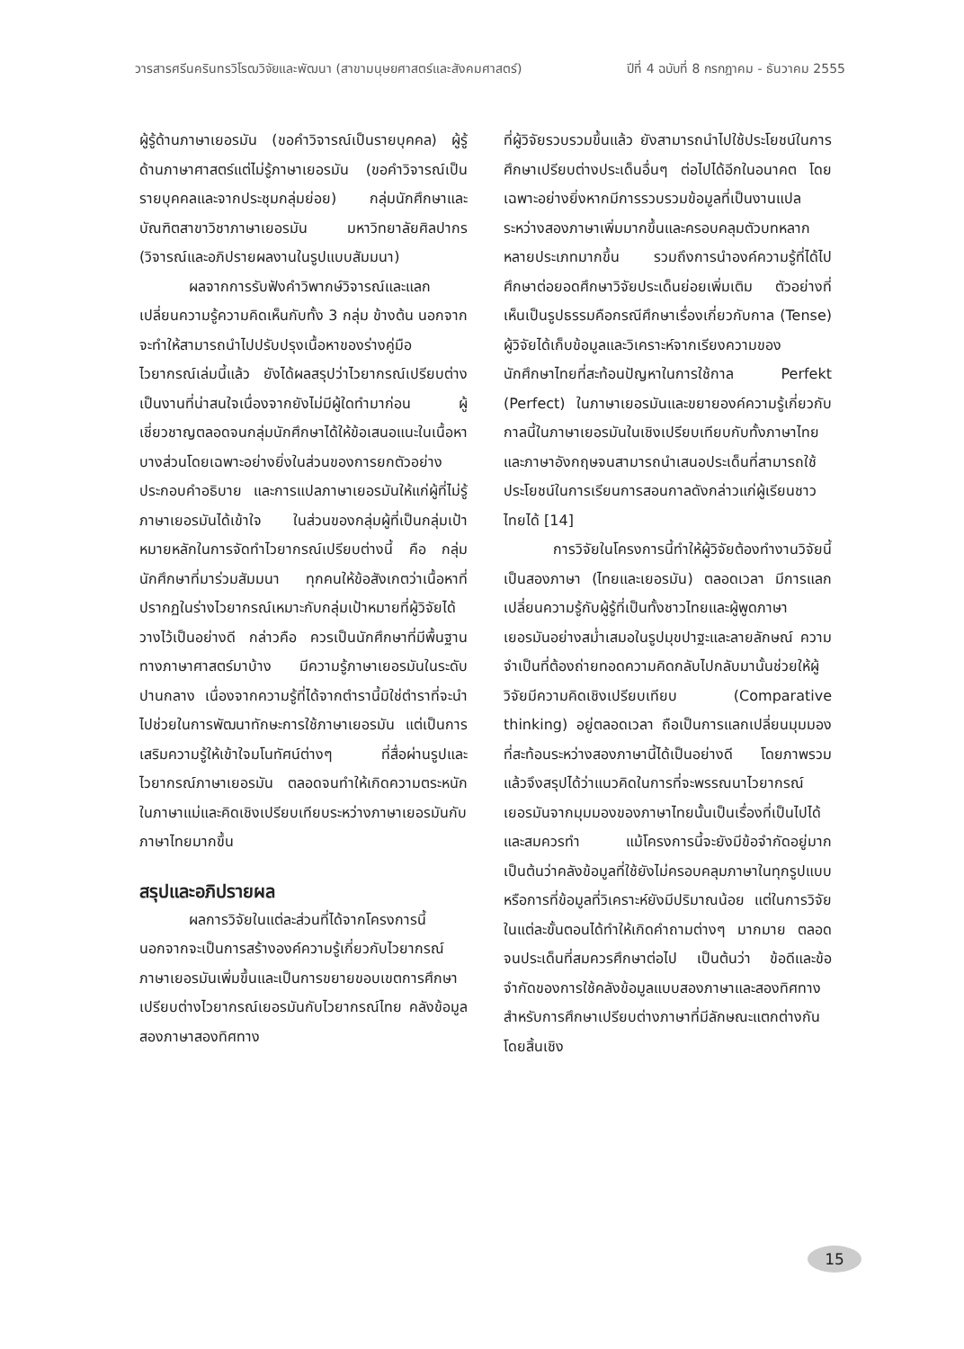วารสารศรีนครินทรวิโรฒวิจัยและพัฒนา (สาขามนุษยศาสตร์และสังคมศาสตร์) ปีที่ 4 ฉบับที่ 8 กรกฎาคม - ธันวาคม 2555
ผู้รู้ด้านภาษาเยอรมัน (ขอคำวิจารณ์เป็นรายบุคคล) ผู้รู้ด้านภาษาศาสตร์แต่ไม่รู้ภาษาเยอรมัน (ขอคำวิจารณ์เป็นรายบุคคลและจากประชุมกลุ่มย่อย) กลุ่มนักศึกษาและบัณฑิตสาขาวิชาภาษาเยอรมัน มหาวิทยาลัยศิลปากร (วิจารณ์และอภิปรายผลงานในรูปแบบสัมมนา)
ผลจากการรับฟังคำวิพากษ์วิจารณ์และแลกเปลี่ยนความรู้ความคิดเห็นกับทั้ง 3 กลุ่ม ข้างต้น นอกจากจะทำให้สามารถนำไปปรับปรุงเนื้อหาของร่างคู่มือไวยากรณ์เล่มนี้แล้ว ยังได้ผลสรุปว่าไวยากรณ์เปรียบต่างเป็นงานที่น่าสนใจเนื่องจากยังไม่มีผู้ใดทำมาก่อน ผู้เชี่ยวชาญตลอดจนกลุ่มนักศึกษาได้ให้ข้อเสนอแนะในเนื้อหาบางส่วนโดยเฉพาะอย่างยิ่งในส่วนของการยกตัวอย่างประกอบคำอธิบาย และการแปลภาษาเยอรมันให้แก่ผู้ที่ไม่รู้ภาษาเยอรมันได้เข้าใจ ในส่วนของกลุ่มผู้ที่เป็นกลุ่มเป้าหมายหลักในการจัดทำไวยากรณ์เปรียบต่างนี้ คือ กลุ่มนักศึกษาที่มาร่วมสัมมนา ทุกคนให้ข้อสังเกตว่าเนื้อหาที่ปรากฏในร่างไวยากรณ์เหมาะกับกลุ่มเป้าหมายที่ผู้วิจัยได้วางไว้เป็นอย่างดี กล่าวคือ ควรเป็นนักศึกษาที่มีพื้นฐานทางภาษาศาสตร์มาบ้าง มีความรู้ภาษาเยอรมันในระดับปานกลาง เนื่องจากความรู้ที่ได้จากตำรานี้มิใช่ตำราที่จะนำไปช่วยในการพัฒนาทักษะการใช้ภาษาเยอรมัน แต่เป็นการเสริมความรู้ให้เข้าใจมโนทัศน์ต่างๆ ที่สื่อผ่านรูปและไวยากรณ์ภาษาเยอรมัน ตลอดจนทำให้เกิดความตระหนักในภาษาแม่และคิดเชิงเปรียบเทียบระหว่างภาษาเยอรมันกับภาษาไทยมากขึ้น
สรุปและอภิปรายผล
ผลการวิจัยในแต่ละส่วนที่ได้จากโครงการนี้ นอกจากจะเป็นการสร้างองค์ความรู้เกี่ยวกับไวยากรณ์ภาษาเยอรมันเพิ่มขึ้นและเป็นการขยายขอบเขตการศึกษาเปรียบต่างไวยากรณ์เยอรมันกับไวยากรณ์ไทย คลังข้อมูลสองภาษาสองทิศทาง
ที่ผู้วิจัยรวบรวมขึ้นแล้ว ยังสามารถนำไปใช้ประโยชน์ในการศึกษาเปรียบต่างประเด็นอื่นๆ ต่อไปได้อีกในอนาคต โดยเฉพาะอย่างยิ่งหากมีการรวบรวมข้อมูลที่เป็นงานแปลระหว่างสองภาษาเพิ่มมากขึ้นและครอบคลุมตัวบทหลากหลายประเภทมากขึ้น รวมถึงการนำองค์ความรู้ที่ได้ไปศึกษาต่อยอดศึกษาวิจัยประเด็นย่อยเพิ่มเติม ตัวอย่างที่เห็นเป็นรูปธรรมคือกรณีศึกษาเรื่องเกี่ยวกับกาล (Tense) ผู้วิจัยได้เก็บข้อมูลและวิเคราะห์จากเรียงความของนักศึกษาไทยที่สะท้อนปัญหาในการใช้กาล Perfekt (Perfect) ในภาษาเยอรมันและขยายองค์ความรู้เกี่ยวกับกาลนี้ในภาษาเยอรมันในเชิงเปรียบเทียบกับทั้งภาษาไทยและภาษาอังกฤษจนสามารถนำเสนอประเด็นที่สามารถใช้ประโยชน์ในการเรียนการสอนกาลดังกล่าวแก่ผู้เรียนชาวไทยได้ [14]
การวิจัยในโครงการนี้ทำให้ผู้วิจัยต้องทำงานวิจัยนี้เป็นสองภาษา (ไทยและเยอรมัน) ตลอดเวลา มีการแลกเปลี่ยนความรู้กับผู้รู้ที่เป็นทั้งชาวไทยและผู้พูดภาษาเยอรมันอย่างสม่ำเสมอในรูปมุขปาฐะและลายลักษณ์ ความจำเป็นที่ต้องถ่ายทอดความคิดกลับไปกลับมานั้นช่วยให้ผู้วิจัยมีความคิดเชิงเปรียบเทียบ (Comparative thinking) อยู่ตลอดเวลา ถือเป็นการแลกเปลี่ยนมุมมองที่สะท้อนระหว่างสองภาษานี้ได้เป็นอย่างดี โดยภาพรวมแล้วจึงสรุปได้ว่าแนวคิดในการที่จะพรรณนาไวยากรณ์เยอรมันจากมุมมองของภาษาไทยนั้นเป็นเรื่องที่เป็นไปได้และสมควรทำ แม้โครงการนี้จะยังมีข้อจำกัดอยู่มาก เป็นต้นว่าคลังข้อมูลที่ใช้ยังไม่ครอบคลุมภาษาในทุกรูปแบบหรือการที่ข้อมูลที่วิเคราะห์ยังมีปริมาณน้อย แต่ในการวิจัยในแต่ละขั้นตอนได้ทำให้เกิดคำถามต่างๆ มากมาย ตลอดจนประเด็นที่สมควรศึกษาต่อไป เป็นต้นว่า ข้อดีและข้อจำกัดของการใช้คลังข้อมูลแบบสองภาษาและสองทิศทางสำหรับการศึกษาเปรียบต่างภาษาที่มีลักษณะแตกต่างกันโดยสิ้นเชิง
15